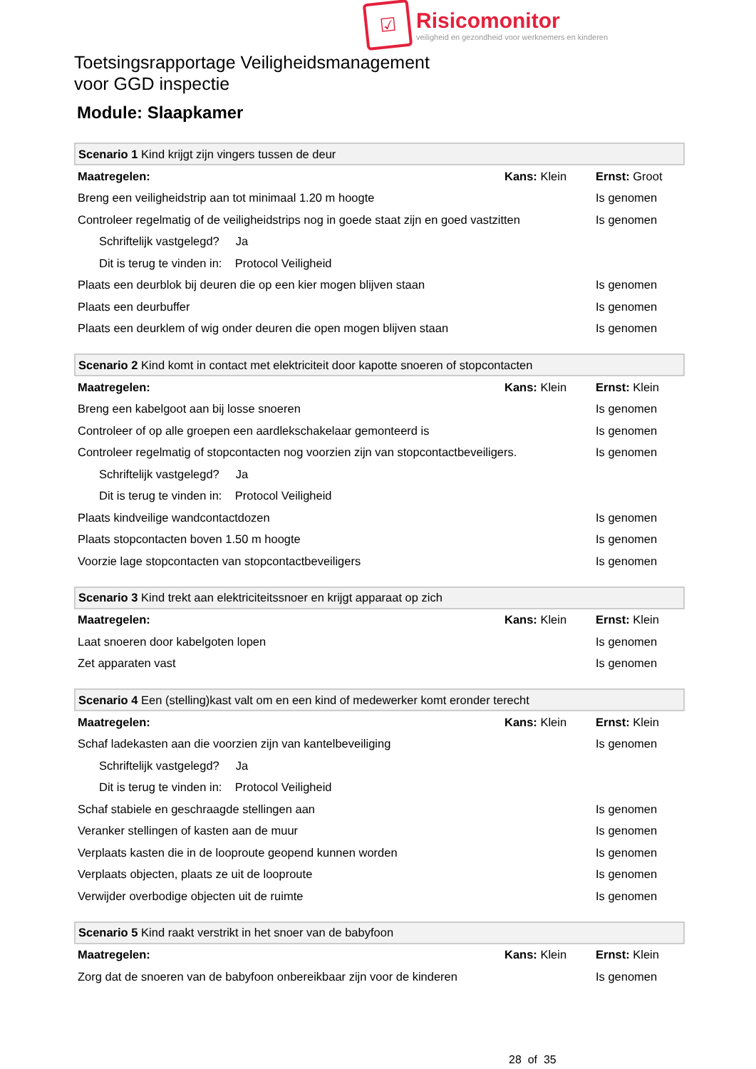☑
Risicomonitor
veiligheid en gezondheid voor werknemers en kinderen
Toetsingsrapportage Veiligheidsmanagement
voor GGD inspectie
Module: Slaapkamer
| Scenario 1 Kind krijgt zijn vingers tussen de deur | | |
| Maatregelen: | Kans: Klein | Ernst: Groot |
| Breng een veiligheidstrip aan tot minimaal 1.20 m hoogte | | Is genomen |
| Controleer regelmatig of de veiligheidstrips nog in goede staat zijn en goed vastzitten | | Is genomen |
| Schriftelijk vastgelegd? Ja | | |
| Dit is terug te vinden in: Protocol Veiligheid | | |
| Plaats een deurblok bij deuren die op een kier mogen blijven staan | | Is genomen |
| Plaats een deurbuffer | | Is genomen |
| Plaats een deurklem of wig onder deuren die open mogen blijven staan | | Is genomen |
| Scenario 2 Kind komt in contact met elektriciteit door kapotte snoeren of stopcontacten | | |
| Maatregelen: | Kans: Klein | Ernst: Klein |
| Breng een kabelgoot aan bij losse snoeren | | Is genomen |
| Controleer of op alle groepen een aardlekschakelaar gemonteerd is | | Is genomen |
| Controleer regelmatig of stopcontacten nog voorzien zijn van stopcontactbeveiligers. | | Is genomen |
| Schriftelijk vastgelegd? Ja | | |
| Dit is terug te vinden in: Protocol Veiligheid | | |
| Plaats kindveilige wandcontactdozen | | Is genomen |
| Plaats stopcontacten boven 1.50 m hoogte | | Is genomen |
| Voorzie lage stopcontacten van stopcontactbeveiligers | | Is genomen |
| Scenario 3 Kind trekt aan elektriciteitssnoer en krijgt apparaat op zich | | |
| Maatregelen: | Kans: Klein | Ernst: Klein |
| Laat snoeren door kabelgoten lopen | | Is genomen |
| Zet apparaten vast | | Is genomen |
| Scenario 4 Een (stelling)kast valt om en een kind of medewerker komt eronder terecht | | |
| Maatregelen: | Kans: Klein | Ernst: Klein |
| Schaf ladekasten aan die voorzien zijn van kantelbeveiliging | | Is genomen |
| Schriftelijk vastgelegd? Ja | | |
| Dit is terug te vinden in: Protocol Veiligheid | | |
| Schaf stabiele en geschraagde stellingen aan | | Is genomen |
| Veranker stellingen of kasten aan de muur | | Is genomen |
| Verplaats kasten die in de looproute geopend kunnen worden | | Is genomen |
| Verplaats objecten, plaats ze uit de looproute | | Is genomen |
| Verwijder overbodige objecten uit de ruimte | | Is genomen |
| Scenario 5 Kind raakt verstrikt in het snoer van de babyfoon | | |
| Maatregelen: | Kans: Klein | Ernst: Klein |
| Zorg dat de snoeren van de babyfoon onbereikbaar zijn voor de kinderen | | Is genomen |
28 of 35